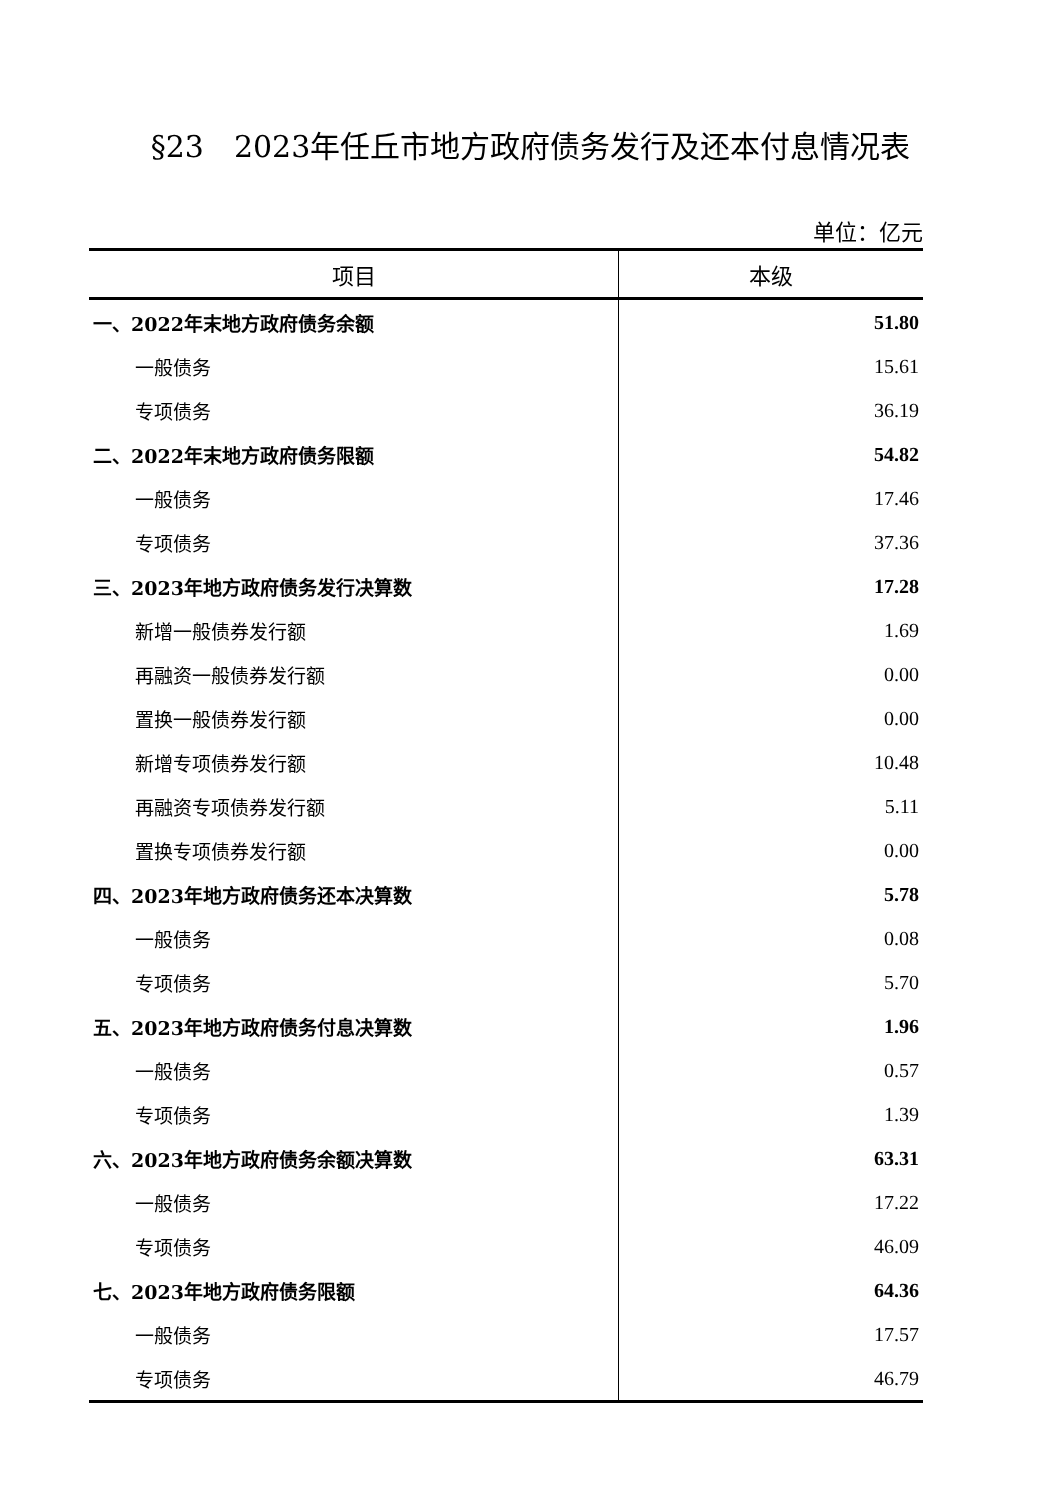§23　2023年任丘市地方政府债务发行及还本付息情况表
单位：亿元
| 项目 | 本级 |
| --- | --- |
| 一、2022年末地方政府债务余额 | 51.80 |
| 一般债务 | 15.61 |
| 专项债务 | 36.19 |
| 二、2022年末地方政府债务限额 | 54.82 |
| 一般债务 | 17.46 |
| 专项债务 | 37.36 |
| 三、2023年地方政府债务发行决算数 | 17.28 |
| 新增一般债券发行额 | 1.69 |
| 再融资一般债券发行额 | 0.00 |
| 置换一般债券发行额 | 0.00 |
| 新增专项债券发行额 | 10.48 |
| 再融资专项债券发行额 | 5.11 |
| 置换专项债券发行额 | 0.00 |
| 四、2023年地方政府债务还本决算数 | 5.78 |
| 一般债务 | 0.08 |
| 专项债务 | 5.70 |
| 五、2023年地方政府债务付息决算数 | 1.96 |
| 一般债务 | 0.57 |
| 专项债务 | 1.39 |
| 六、2023年地方政府债务余额决算数 | 63.31 |
| 一般债务 | 17.22 |
| 专项债务 | 46.09 |
| 七、2023年地方政府债务限额 | 64.36 |
| 一般债务 | 17.57 |
| 专项债务 | 46.79 |